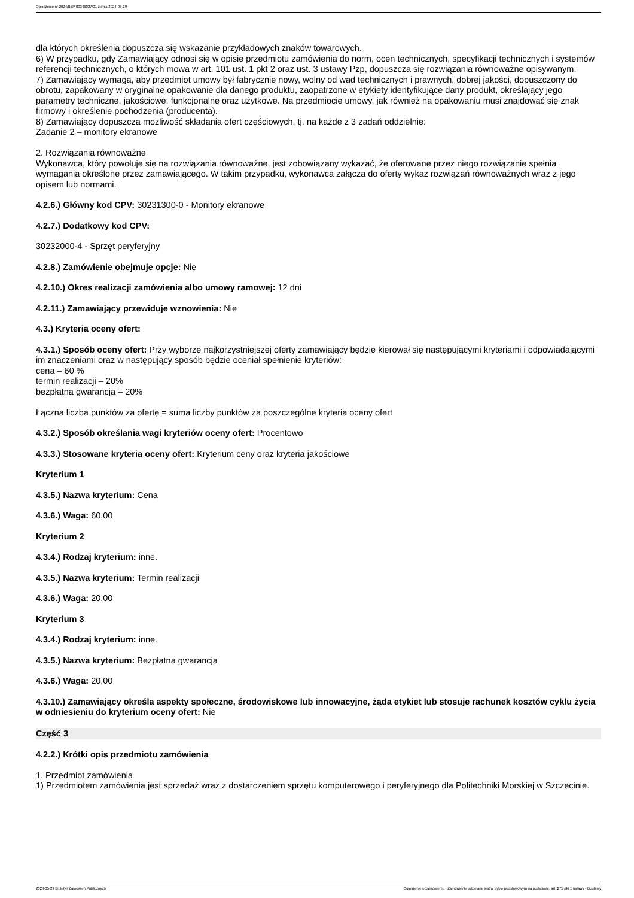Ogłoszenie nr 2024/BZP 00346027/01 z dnia 2024-05-29
dla których określenia dopuszcza się wskazanie przykładowych znaków towarowych.
6) W przypadku, gdy Zamawiający odnosi się w opisie przedmiotu zamówienia do norm, ocen technicznych, specyfikacji technicznych i systemów referencji technicznych, o których mowa w art. 101 ust. 1 pkt 2 oraz ust. 3 ustawy Pzp, dopuszcza się rozwiązania równoważne opisywanym.
7) Zamawiający wymaga, aby przedmiot umowy był fabrycznie nowy, wolny od wad technicznych i prawnych, dobrej jakości, dopuszczony do obrotu, zapakowany w oryginalne opakowanie dla danego produktu, zaopatrzone w etykiety identyfikujące dany produkt, określający jego parametry techniczne, jakościowe, funkcjonalne oraz użytkowe. Na przedmiocie umowy, jak również na opakowaniu musi znajdować się znak firmowy i określenie pochodzenia (producenta).
8) Zamawiający dopuszcza możliwość składania ofert częściowych, tj. na każde z 3 zadań oddzielnie:
Zadanie 2 – monitory ekranowe
2. Rozwiązania równoważne
Wykonawca, który powołuje się na rozwiązania równoważne, jest zobowiązany wykazać, że oferowane przez niego rozwiązanie spełnia wymagania określone przez zamawiającego. W takim przypadku, wykonawca załącza do oferty wykaz rozwiązań równoważnych wraz z jego opisem lub normami.
4.2.6.) Główny kod CPV: 30231300-0 - Monitory ekranowe
4.2.7.) Dodatkowy kod CPV:
30232000-4 - Sprzęt peryferyjny
4.2.8.) Zamówienie obejmuje opcje: Nie
4.2.10.) Okres realizacji zamówienia albo umowy ramowej: 12 dni
4.2.11.) Zamawiający przewiduje wznowienia: Nie
4.3.) Kryteria oceny ofert:
4.3.1.) Sposób oceny ofert: Przy wyborze najkorzystniejszej oferty zamawiający będzie kierował się następującymi kryteriami i odpowiadającymi im znaczeniami oraz w następujący sposób będzie oceniał spełnienie kryteriów:
cena – 60 %
termin realizacji – 20%
bezpłatna gwarancja – 20%
Łączna liczba punktów za ofertę = suma liczby punktów za poszczególne kryteria oceny ofert
4.3.2.) Sposób określania wagi kryteriów oceny ofert: Procentowo
4.3.3.) Stosowane kryteria oceny ofert: Kryterium ceny oraz kryteria jakościowe
Kryterium 1
4.3.5.) Nazwa kryterium: Cena
4.3.6.) Waga: 60,00
Kryterium 2
4.3.4.) Rodzaj kryterium: inne.
4.3.5.) Nazwa kryterium: Termin realizacji
4.3.6.) Waga: 20,00
Kryterium 3
4.3.4.) Rodzaj kryterium: inne.
4.3.5.) Nazwa kryterium: Bezpłatna gwarancja
4.3.6.) Waga: 20,00
4.3.10.) Zamawiający określa aspekty społeczne, środowiskowe lub innowacyjne, żąda etykiet lub stosuje rachunek kosztów cyklu życia w odniesieniu do kryterium oceny ofert: Nie
Część 3
4.2.2.) Krótki opis przedmiotu zamówienia
1. Przedmiot zamówienia
1) Przedmiotem zamówienia jest sprzedaż wraz z dostarczeniem sprzętu komputerowego i peryferyjnego dla Politechniki Morskiej w Szczecinie.
2024-05-29 Biuletyn Zamówień Publicznych Ogłoszenie o zamówieniu - Zamówienie udzielane jest w trybie podstawowym na podstawie: art. 275 pkt 1 ustawy - Dostawy